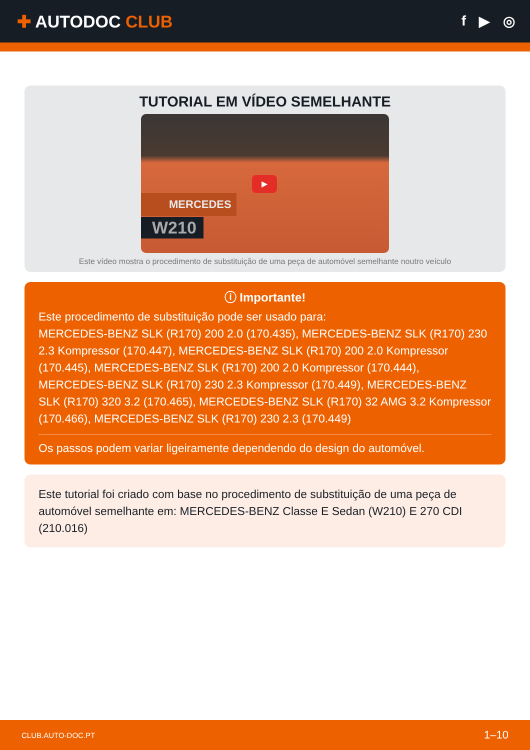✚ AUTODOC CLUB
f ▶ ◎
TUTORIAL EM VÍDEO SEMELHANTE
▶
MERCEDES
W210
Este vídeo mostra o procedimento de substituição de uma peça de automóvel semelhante noutro veículo
ⓘ Importante!
Este procedimento de substituição pode ser usado para:
MERCEDES-BENZ SLK (R170) 200 2.0 (170.435), MERCEDES-BENZ SLK (R170) 230 2.3 Kompressor (170.447), MERCEDES-BENZ SLK (R170) 200 2.0 Kompressor (170.445), MERCEDES-BENZ SLK (R170) 200 2.0 Kompressor (170.444), MERCEDES-BENZ SLK (R170) 230 2.3 Kompressor (170.449), MERCEDES-BENZ SLK (R170) 320 3.2 (170.465), MERCEDES-BENZ SLK (R170) 32 AMG 3.2 Kompressor (170.466), MERCEDES-BENZ SLK (R170) 230 2.3 (170.449)
Os passos podem variar ligeiramente dependendo do design do automóvel.
Este tutorial foi criado com base no procedimento de substituição de uma peça de automóvel semelhante em: MERCEDES-BENZ Classe E Sedan (W210) E 270 CDI (210.016)
CLUB.AUTO-DOC.PT 1–10